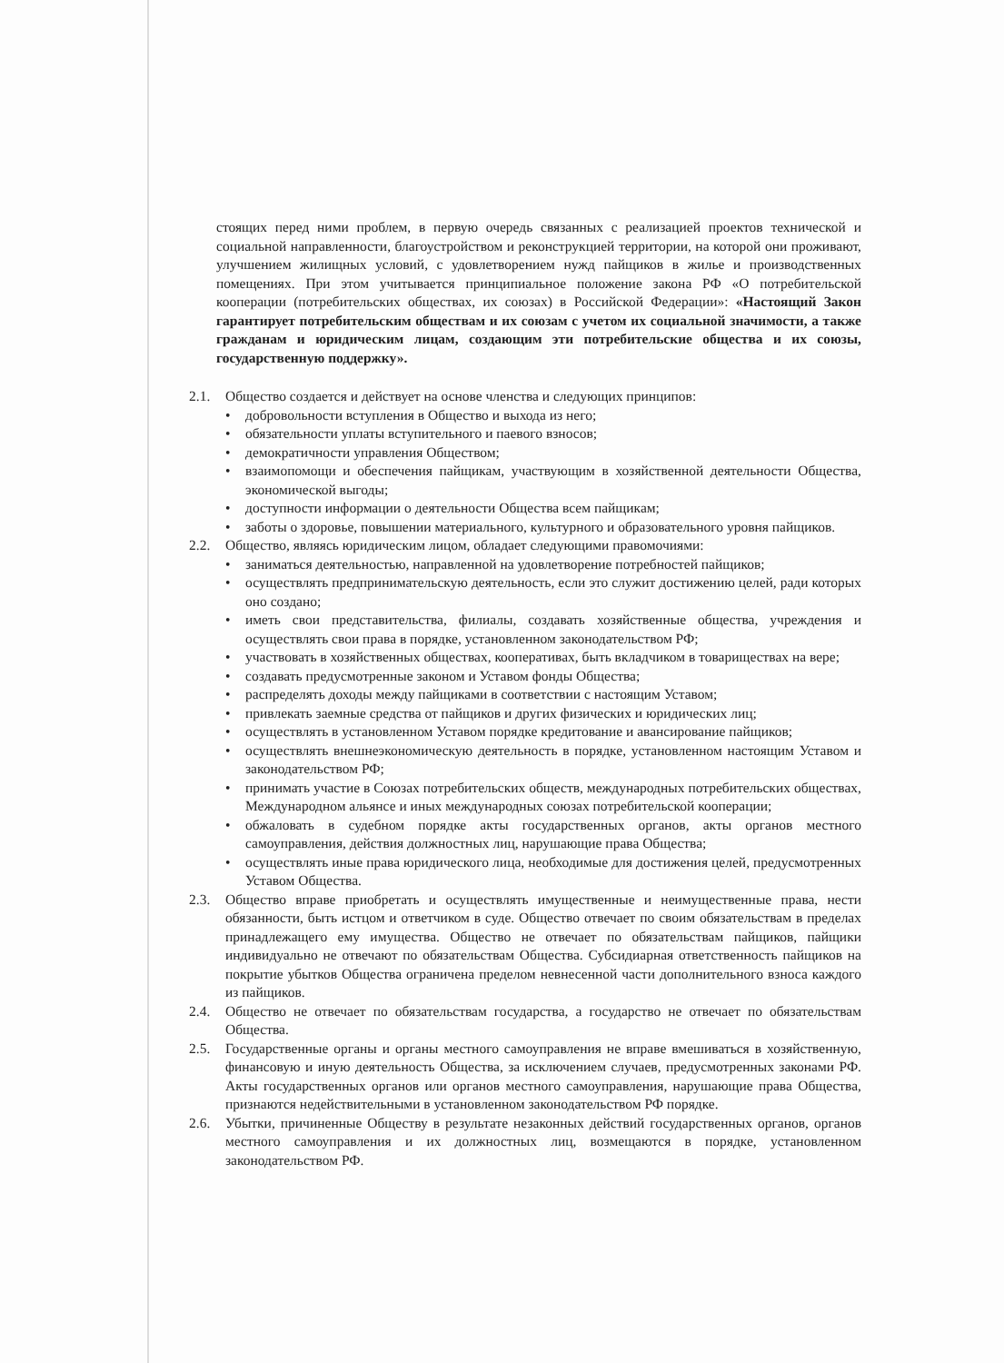стоящих перед ними проблем, в первую очередь связанных с реализацией проектов технической и социальной направленности, благоустройством и реконструкцией территории, на которой они проживают, улучшением жилищных условий, с удовлетворением нужд пайщиков в жилье и производственных помещениях. При этом учитывается принципиальное положение закона РФ «О потребительской кооперации (потребительских обществах, их союзах) в Российской Федерации»: «Настоящий Закон гарантирует потребительским обществам и их союзам с учетом их социальной значимости, а также гражданам и юридическим лицам, создающим эти потребительские общества и их союзы, государственную поддержку».
2.1. Общество создается и действует на основе членства и следующих принципов:
• добровольности вступления в Общество и выхода из него;
• обязательности уплаты вступительного и паевого взносов;
• демократичности управления Обществом;
• взаимопомощи и обеспечения пайщикам, участвующим в хозяйственной деятельности Общества, экономической выгоды;
• доступности информации о деятельности Общества всем пайщикам;
• заботы о здоровье, повышении материального, культурного и образовательного уровня пайщиков.
2.2. Общество, являясь юридическим лицом, обладает следующими правомочиями:
• заниматься деятельностью, направленной на удовлетворение потребностей пайщиков;
• осуществлять предпринимательскую деятельность, если это служит достижению целей, ради которых оно создано;
• иметь свои представительства, филиалы, создавать хозяйственные общества, учреждения и осуществлять свои права в порядке, установленном законодательством РФ;
• участвовать в хозяйственных обществах, кооперативах, быть вкладчиком в товариществах на вере;
• создавать предусмотренные законом и Уставом фонды Общества;
• распределять доходы между пайщиками в соответствии с настоящим Уставом;
• привлекать заемные средства от пайщиков и других физических и юридических лиц;
• осуществлять в установленном Уставом порядке кредитование и авансирование пайщиков;
• осуществлять внешнеэкономическую деятельность в порядке, установленном настоящим Уставом и законодательством РФ;
• принимать участие в Союзах потребительских обществ, международных потребительских обществах, Международном альянсе и иных международных союзах потребительской кооперации;
• обжаловать в судебном порядке акты государственных органов, акты органов местного самоуправления, действия должностных лиц, нарушающие права Общества;
• осуществлять иные права юридического лица, необходимые для достижения целей, предусмотренных Уставом Общества.
2.3. Общество вправе приобретать и осуществлять имущественные и неимущественные права, нести обязанности, быть истцом и ответчиком в суде. Общество отвечает по своим обязательствам в пределах принадлежащего ему имущества. Общество не отвечает по обязательствам пайщиков, пайщики индивидуально не отвечают по обязательствам Общества. Субсидиарная ответственность пайщиков на покрытие убытков Общества ограничена пределом невнесенной части дополнительного взноса каждого из пайщиков.
2.4. Общество не отвечает по обязательствам государства, а государство не отвечает по обязательствам Общества.
2.5. Государственные органы и органы местного самоуправления не вправе вмешиваться в хозяйственную, финансовую и иную деятельность Общества, за исключением случаев, предусмотренных законами РФ. Акты государственных органов или органов местного самоуправления, нарушающие права Общества, признаются недействительными в установленном законодательством РФ порядке.
2.6. Убытки, причиненные Обществу в результате незаконных действий государственных органов, органов местного самоуправления и их должностных лиц, возмещаются в порядке, установленном законодательством РФ.